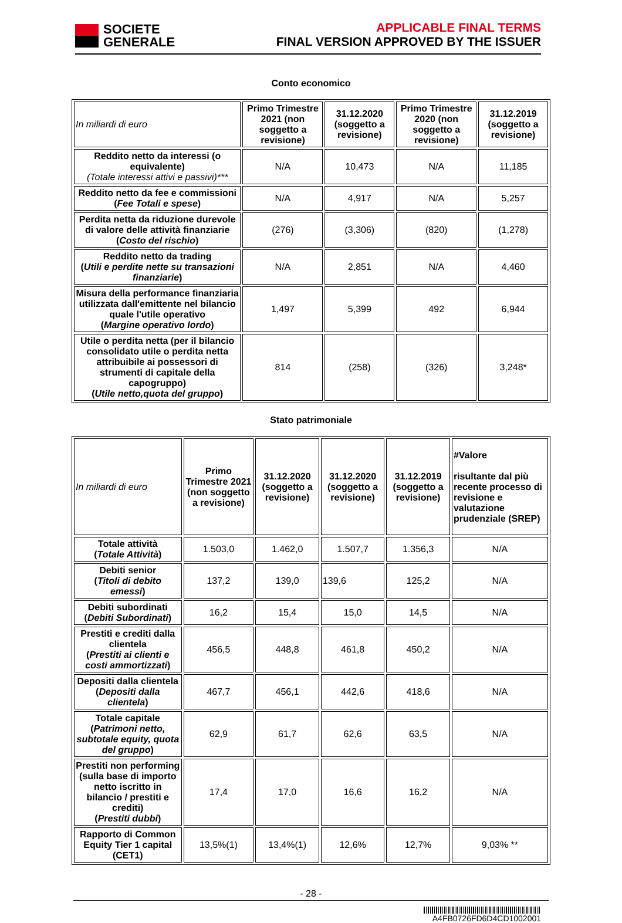SOCIETE
GENERALE
APPLICABLE FINAL TERMS
FINAL VERSION APPROVED BY THE ISSUER
Conto economico
| In miliardi di euro | Primo Trimestre 2021 (non soggetto a revisione) | 31.12.2020 (soggetto a revisione) | Primo Trimestre 2020 (non soggetto a revisione) | 31.12.2019 (soggetto a revisione) |
| Reddito netto da interessi (o equivalente) (Totale interessi attivi e passivi)*** | N/A | 10,473 | N/A | 11,185 |
| Reddito netto da fee e commissioni ( Fee Totali e spese ) | N/A | 4,917 | N/A | 5,257 |
| Perdita netta da riduzione durevole di valore delle attività finanziarie ( Costo del rischio ) | (276) | (3,306) | (820) | (1,278) |
| Reddito netto da trading ( Utili e perdite nette su transazioni finanziarie ) | N/A | 2,851 | N/A | 4,460 |
| Misura della performance finanziaria utilizzata dall'emittente nel bilancio quale l'utile operativo ( Margine operativo lordo ) | 1,497 | 5,399 | 492 | 6,944 |
| Utile o perdita netta (per il bilancio consolidato utile o perdita netta attribuibile ai possessori di strumenti di capitale della capogruppo) ( Utile netto,quota del gruppo ) | 814 | (258) | (326) | 3,248* |
Stato patrimoniale
| In miliardi di euro | Primo Trimestre 2021 (non soggetto a revisione) | 31.12.2020 (soggetto a revisione) | 31.12.2020 (soggetto a revisione) | 31.12.2019 (soggetto a revisione) | #Valore risultante dal più recente processo di revisione e valutazione prudenziale (SREP) |
| Totale attività ( Totale Attività ) | 1.503,0 | 1.462,0 | 1.507,7 | 1.356,3 | N/A |
| Debiti senior ( Titoli di debito emessi ) | 137,2 | 139,0 | 139,6 | 125,2 | N/A |
| Debiti subordinati ( Debiti Subordinati ) | 16,2 | 15,4 | 15,0 | 14,5 | N/A |
| Prestiti e crediti dalla clientela ( Prestiti ai clienti e costi ammortizzati ) | 456,5 | 448,8 | 461,8 | 450,2 | N/A |
| Depositi dalla clientela ( Depositi dalla clientela ) | 467,7 | 456,1 | 442,6 | 418,6 | N/A |
| Totale capitale ( Patrimoni netto, subtotale equity, quota del gruppo ) | 62,9 | 61,7 | 62,6 | 63,5 | N/A |
| Prestiti non performing (sulla base di importo netto iscritto in bilancio / prestiti e crediti) ( Prestiti dubbi ) | 17,4 | 17,0 | 16,6 | 16,2 | N/A |
| Rapporto di Common Equity Tier 1 capital (CET1) | 13,5%(1) | 13,4%(1) | 12,6% | 12,7% | 9,03% ** |
- 28 -
A4FB0726FD6D4CD1002001